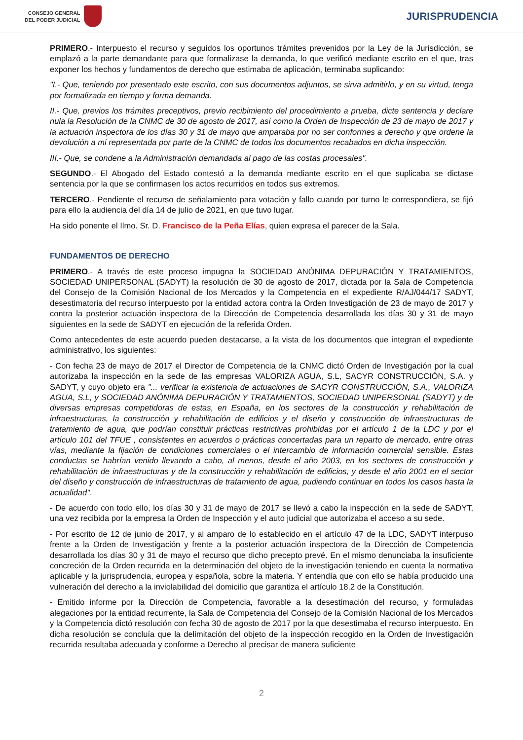CONSEJO GENERAL
DEL PODER JUDICIAL
JURISPRUDENCIA
PRIMERO.- Interpuesto el recurso y seguidos los oportunos trámites prevenidos por la Ley de la Jurisdicción, se emplazó a la parte demandante para que formalizase la demanda, lo que verificó mediante escrito en el que, tras exponer los hechos y fundamentos de derecho que estimaba de aplicación, terminaba suplicando:
"I.- Que, teniendo por presentado este escrito, con sus documentos adjuntos, se sirva admitirlo, y en su virtud, tenga por formalizada en tiempo y forma demanda.
II.- Que, previos los trámites preceptivos, previo recibimiento del procedimiento a prueba, dicte sentencia y declare nula la Resolución de la CNMC de 30 de agosto de 2017, así como la Orden de Inspección de 23 de mayo de 2017 y la actuación inspectora de los días 30 y 31 de mayo que amparaba por no ser conformes a derecho y que ordene la devolución a mi representada por parte de la CNMC de todos los documentos recabados en dicha inspección.
III.- Que, se condene a la Administración demandada al pago de las costas procesales".
SEGUNDO.- El Abogado del Estado contestó a la demanda mediante escrito en el que suplicaba se dictase sentencia por la que se confirmasen los actos recurridos en todos sus extremos.
TERCERO.- Pendiente el recurso de señalamiento para votación y fallo cuando por turno le correspondiera, se fijó para ello la audiencia del día 14 de julio de 2021, en que tuvo lugar.
Ha sido ponente el Ilmo. Sr. D. Francisco de la Peña Elías, quien expresa el parecer de la Sala.
FUNDAMENTOS DE DERECHO
PRIMERO.- A través de este proceso impugna la SOCIEDAD ANÓNIMA DEPURACIÓN Y TRATAMIENTOS, SOCIEDAD UNIPERSONAL (SADYT) la resolución de 30 de agosto de 2017, dictada por la Sala de Competencia del Consejo de la Comisión Nacional de los Mercados y la Competencia en el expediente R/AJ/044/17 SADYT, desestimatoria del recurso interpuesto por la entidad actora contra la Orden Investigación de 23 de mayo de 2017 y contra la posterior actuación inspectora de la Dirección de Competencia desarrollada los días 30 y 31 de mayo siguientes en la sede de SADYT en ejecución de la referida Orden.
Como antecedentes de este acuerdo pueden destacarse, a la vista de los documentos que integran el expediente administrativo, los siguientes:
- Con fecha 23 de mayo de 2017 el Director de Competencia de la CNMC dictó Orden de Investigación por la cual autorizaba la inspección en la sede de las empresas VALORIZA AGUA, S.L, SACYR CONSTRUCCIÓN, S.A. y SADYT, y cuyo objeto era "... verificar la existencia de actuaciones de SACYR CONSTRUCCIÓN, S.A., VALORIZA AGUA, S.L, y SOCIEDAD ANÓNIMA DEPURACIÓN Y TRATAMIENTOS, SOCIEDAD UNIPERSONAL (SADYT) y de diversas empresas competidoras de estas, en España, en los sectores de la construcción y rehabilitación de infraestructuras, la construcción y rehabilitación de edificios y el diseño y construcción de infraestructuras de tratamiento de agua, que podrían constituir prácticas restrictivas prohibidas por el artículo 1 de la LDC y por el artículo 101 del TFUE , consistentes en acuerdos o prácticas concertadas para un reparto de mercado, entre otras vías, mediante la fijación de condiciones comerciales o el intercambio de información comercial sensible. Estas conductas se habrían venido llevando a cabo, al menos, desde el año 2003, en los sectores de construcción y rehabilitación de infraestructuras y de la construcción y rehabilitación de edificios, y desde el año 2001 en el sector del diseño y construcción de infraestructuras de tratamiento de agua, pudiendo continuar en todos los casos hasta la actualidad".
- De acuerdo con todo ello, los días 30 y 31 de mayo de 2017 se llevó a cabo la inspección en la sede de SADYT, una vez recibida por la empresa la Orden de Inspección y el auto judicial que autorizaba el acceso a su sede.
- Por escrito de 12 de junio de 2017, y al amparo de lo establecido en el artículo 47 de la LDC, SADYT interpuso frente a la Orden de Investigación y frente a la posterior actuación inspectora de la Dirección de Competencia desarrollada los días 30 y 31 de mayo el recurso que dicho precepto prevé. En el mismo denunciaba la insuficiente concreción de la Orden recurrida en la determinación del objeto de la investigación teniendo en cuenta la normativa aplicable y la jurisprudencia, europea y española, sobre la materia. Y entendía que con ello se había producido una vulneración del derecho a la inviolabilidad del domicilio que garantiza el artículo 18.2 de la Constitución.
- Emitido informe por la Dirección de Competencia, favorable a la desestimación del recurso, y formuladas alegaciones por la entidad recurrente, la Sala de Competencia del Consejo de la Comisión Nacional de los Mercados y la Competencia dictó resolución con fecha 30 de agosto de 2017 por la que desestimaba el recurso interpuesto. En dicha resolución se concluía que la delimitación del objeto de la inspección recogido en la Orden de Investigación recurrida resultaba adecuada y conforme a Derecho al precisar de manera suficiente
2